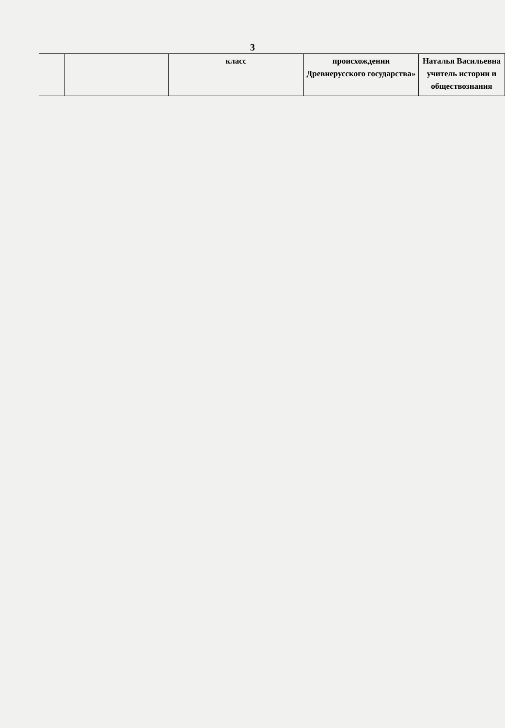3
| | | класс | происхождении Древнерусского государства» | Наталья Васильевна учитель истории и обществознания |